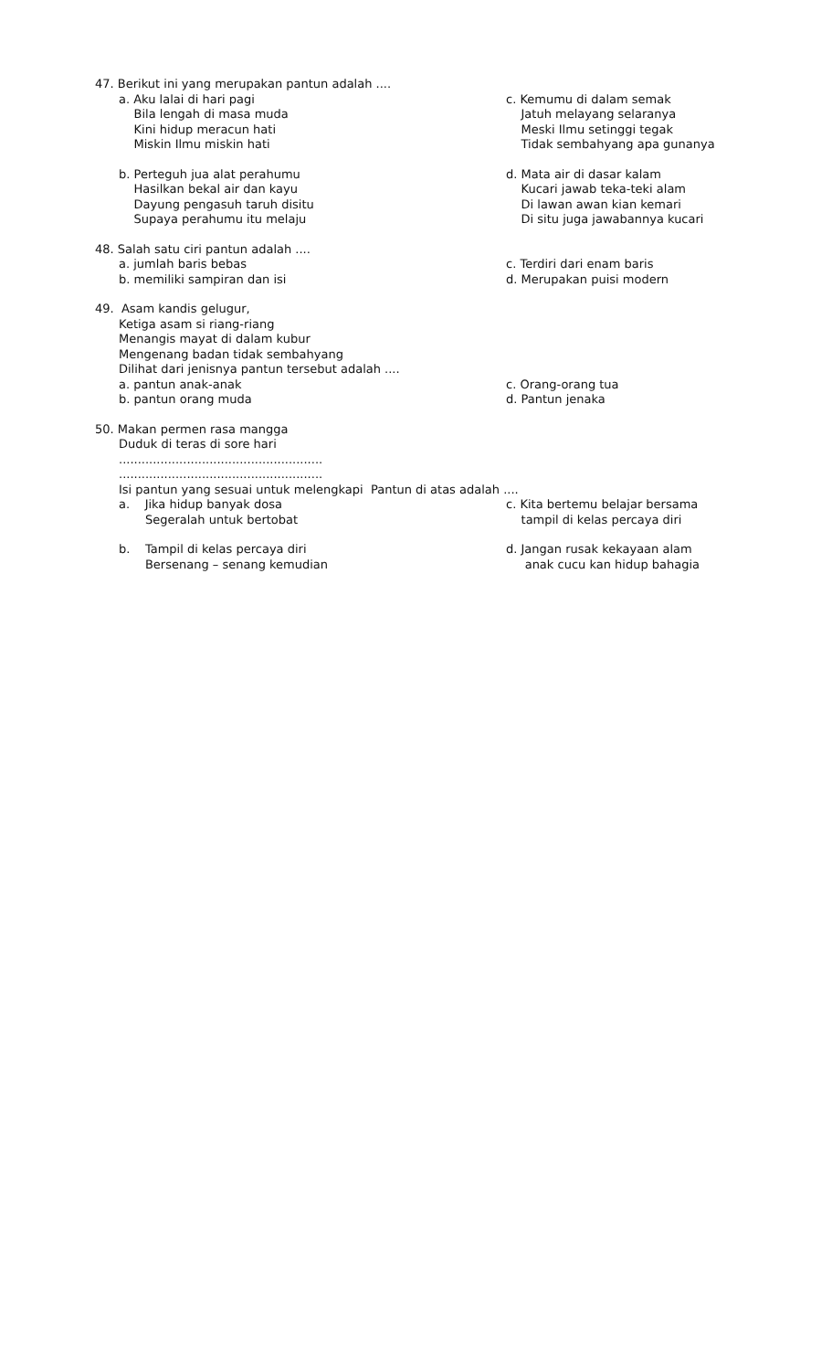47. Berikut ini yang merupakan pantun adalah ....
a. Aku lalai di hari pagi
Bila lengah di masa muda
Kini hidup meracun hati
Miskin Ilmu miskin hati
c. Kemumu di dalam semak
Jatuh melayang selaranya
Meski Ilmu setinggi tegak
Tidak sembahyang apa gunanya
b. Perteguh jua alat perahumu
Hasilkan bekal air dan kayu
Dayung pengasuh taruh disitu
Supaya perahumu itu melaju
d. Mata air di dasar kalam
Kucari jawab teka-teki alam
Di lawan awan kian kemari
Di situ juga jawabannya kucari
48. Salah satu ciri pantun adalah ....
a. jumlah baris bebas
b. memiliki sampiran dan isi
c. Terdiri dari enam baris
d. Merupakan puisi modern
49. Asam kandis gelugur,
Ketiga asam si riang-riang
Menangis mayat di dalam kubur
Mengenang badan tidak sembahyang
Dilihat dari jenisnya pantun tersebut adalah ....
a. pantun anak-anak
b. pantun orang muda
c. Orang-orang tua
d. Pantun jenaka
50. Makan permen rasa mangga
Duduk di teras di sore hari
......................................................
......................................................
Isi pantun yang sesuai untuk melengkapi Pantun di atas adalah ....
a. Jika hidup banyak dosa
Segeralah untuk bertobat
c. Kita bertemu belajar bersama
tampil di kelas percaya diri
b. Tampil di kelas percaya diri
Bersenang – senang kemudian
d. Jangan rusak kekayaan alam
anak cucu kan hidup bahagia